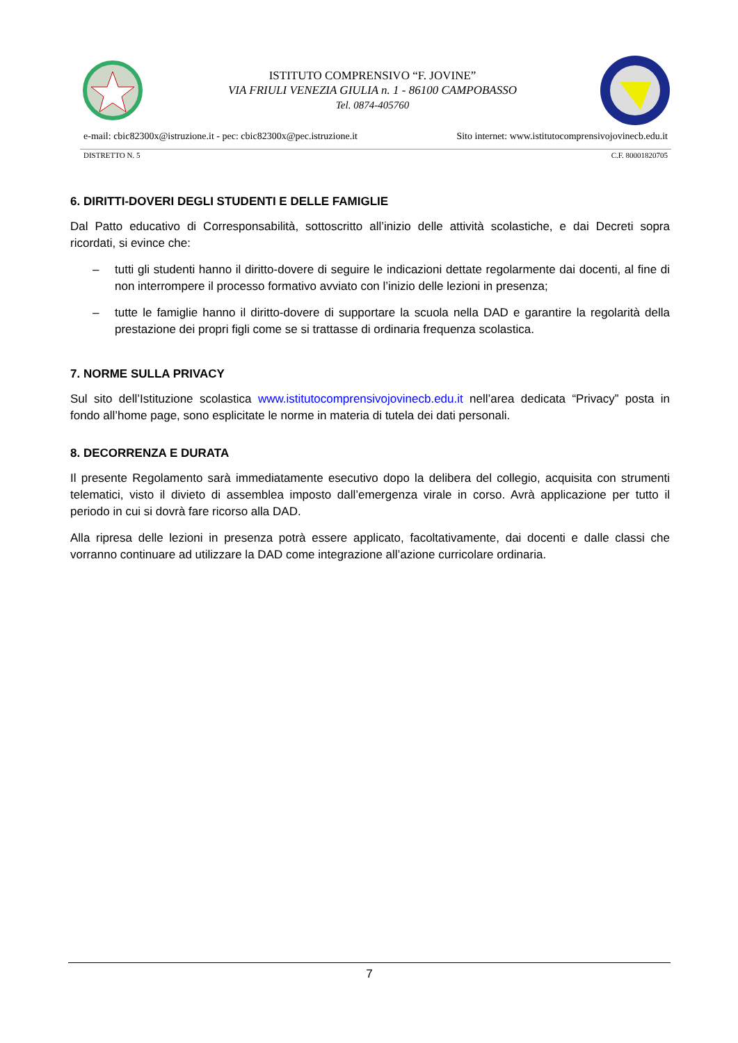ISTITUTO COMPRENSIVO “F. JOVINE”
VIA FRIULI VENEZIA GIULIA n. 1 - 86100 CAMPOBASSO
Tel. 0874-405760
e-mail: cbic82300x@istruzione.it - pec: cbic82300x@pec.istruzione.it Sito internet: www.istitutocomprensivojovinecb.edu.it
DISTRETTO N. 5 C.F. 80001820705
6. DIRITTI-DOVERI DEGLI STUDENTI E DELLE FAMIGLIE
Dal Patto educativo di Corresponsabilità, sottoscritto all’inizio delle attività scolastiche, e dai Decreti sopra ricordati, si evince che:
– tutti gli studenti hanno il diritto-dovere di seguire le indicazioni dettate regolarmente dai docenti, al fine di non interrompere il processo formativo avviato con l’inizio delle lezioni in presenza;
– tutte le famiglie hanno il diritto-dovere di supportare la scuola nella DAD e garantire la regolarità della prestazione dei propri figli come se si trattasse di ordinaria frequenza scolastica.
7. NORME SULLA PRIVACY
Sul sito dell’Istituzione scolastica www.istitutocomprensivojovinecb.edu.it nell’area dedicata “Privacy” posta in fondo all’home page, sono esplicitate le norme in materia di tutela dei dati personali.
8. DECORRENZA E DURATA
Il presente Regolamento sarà immediatamente esecutivo dopo la delibera del collegio, acquisita con strumenti telematici, visto il divieto di assemblea imposto dall’emergenza virale in corso. Avrà applicazione per tutto il periodo in cui si dovrà fare ricorso alla DAD.
Alla ripresa delle lezioni in presenza potrà essere applicato, facoltativamente, dai docenti e dalle classi che vorranno continuare ad utilizzare la DAD come integrazione all’azione curricolare ordinaria.
7